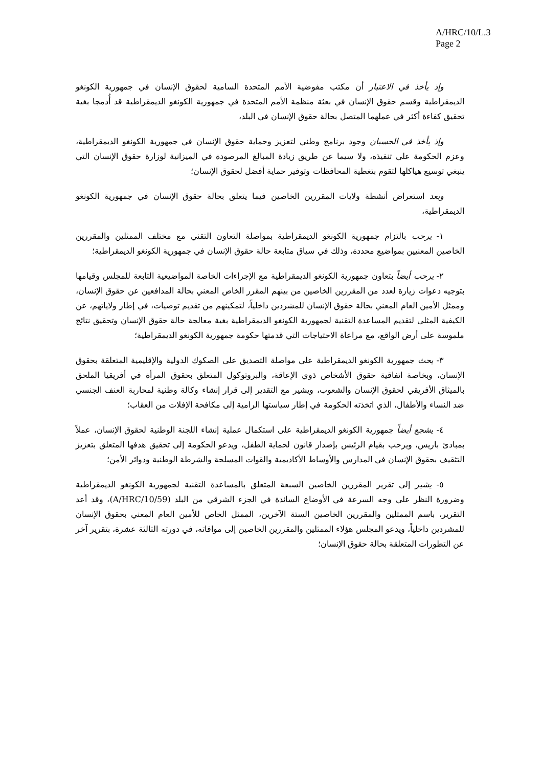A/HRC/10/L.3
Page 2
وإذ يأخذ في الاعتبار أن مكتب مفوضية الأمم المتحدة السامية لحقوق الإنسان في جمهورية الكونغو الديمقراطية وقسم حقوق الإنسان في بعثة منظمة الأمم المتحدة في جمهورية الكونغو الديمقراطية قد أُدمجا بغية تحقيق كفاءة أكثر في عملهما المتصل بحالة حقوق الإنسان في البلد،
وإذ يأخذ في الحسبان وجود برنامج وطني لتعزيز وحماية حقوق الإنسان في جمهورية الكونغو الديمقراطية، وعزم الحكومة على تنفيذه، ولا سيما عن طريق زيادة المبالغ المرصودة في الميزانية لوزارة حقوق الإنسان التي ينبغي توسيع هياكلها لتقوم بتغطية المحافظات وتوفير حماية أفضل لحقوق الإنسان؛
وبعد استعراض أنشطة ولايات المقررين الخاصين فيما يتعلق بحالة حقوق الإنسان في جمهورية الكونغو الديمقراطية،
١- يرحب بالتزام جمهورية الكونغو الديمقراطية بمواصلة التعاون التقني مع مختلف الممثلين والمقررين الخاصين المعنيين بمواضيع محددة، وذلك في سياق متابعة حالة حقوق الإنسان في جمهورية الكونغو الديمقراطية؛
٢- يرحب أيضاً بتعاون جمهورية الكونغو الديمقراطية مع الإجراءات الخاصة المواضيعية التابعة للمجلس وقيامها بتوجيه دعوات زيارة لعدد من المقررين الخاصين من بينهم المقرر الخاص المعني بحالة المدافعين عن حقوق الإنسان، وممثل الأمين العام المعني بحالة حقوق الإنسان للمشردين داخلياً، لتمكينهم من تقديم توصيات، في إطار ولاياتهم، عن الكيفية المثلى لتقديم المساعدة التقنية لجمهورية الكونغو الديمقراطية بغية معالجة حالة حقوق الإنسان وتحقيق نتائج ملموسة على أرض الواقع، مع مراعاة الاحتياجات التي قدمتها حكومة جمهورية الكونغو الديمقراطية؛
٣- يحث جمهورية الكونغو الديمقراطية على مواصلة التصديق على الصكوك الدولية والإقليمية المتعلقة بحقوق الإنسان، وبخاصة اتفاقية حقوق الأشخاص ذوي الإعاقة، والبروتوكول المتعلق بحقوق المرأة في أفريقيا الملحق بالميثاق الأفريقي لحقوق الإنسان والشعوب، ويشير مع التقدير إلى قرار إنشاء وكالة وطنية لمحاربة العنف الجنسي ضد النساء والأطفال، الذي اتخذته الحكومة في إطار سياستها الرامية إلى مكافحة الإفلات من العقاب؛
٤- يشجع أيضاً جمهورية الكونغو الديمقراطية على استكمال عملية إنشاء اللجنة الوطنية لحقوق الإنسان، عملاً بمبادئ باريس، ويرحب بقيام الرئيس بإصدار قانون لحماية الطفل، ويدعو الحكومة إلى تحقيق هدفها المتعلق بتعزيز التثقيف بحقوق الإنسان في المدارس والأوساط الأكاديمية والقوات المسلحة والشرطة الوطنية ودوائر الأمن؛
٥- يشير إلى تقرير المقررين الخاصين السبعة المتعلق بالمساعدة التقنية لجمهورية الكونغو الديمقراطية وضرورة النظر على وجه السرعة في الأوضاع السائدة في الجزء الشرقي من البلد (A/HRC/10/59)، وقد أعد التقرير، باسم الممثلين والمقررين الخاصين الستة الآخرين، الممثل الخاص للأمين العام المعني بحقوق الإنسان للمشردين داخلياً، ويدعو المجلس هؤلاء الممثلين والمقررين الخاصين إلى موافاته، في دورته الثالثة عشرة، بتقرير آخر عن التطورات المتعلقة بحالة حقوق الإنسان؛